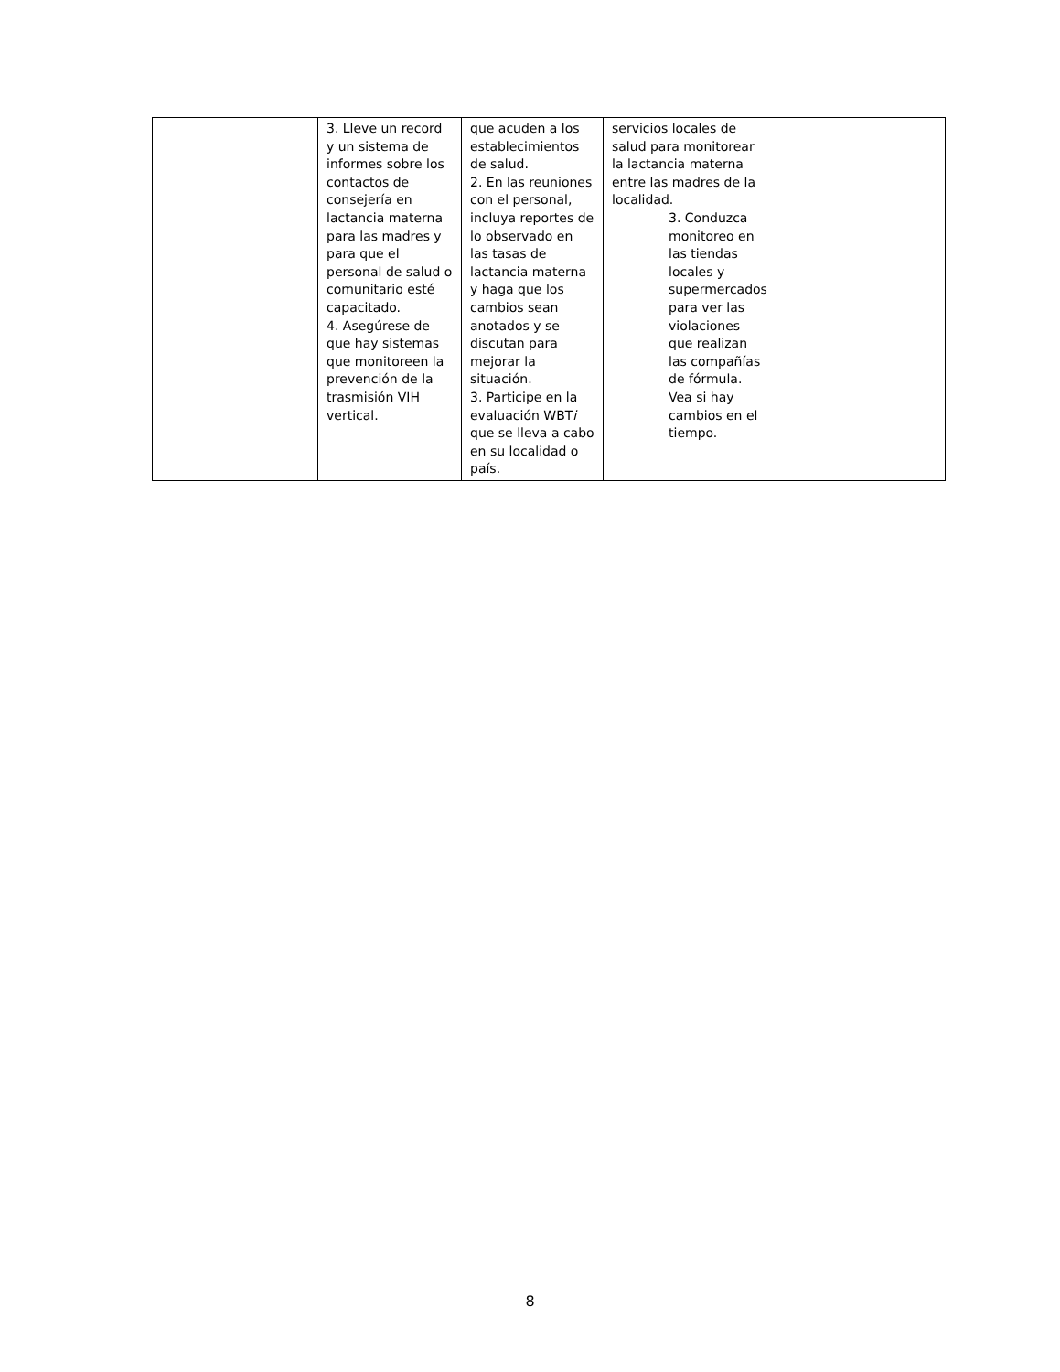| | 3. Lleve un record y un sistema de informes sobre los contactos de consejería en lactancia materna para las madres y para que el personal de salud o comunitario esté capacitado. 4. Asegúrese de que hay sistemas que monitoreen la prevención de la trasmisión VIH vertical. | que acuden a los establecimientos de salud. 2. En las reuniones con el personal, incluya reportes de lo observado en las tasas de lactancia materna y haga que los cambios sean anotados y se discutan para mejorar la situación. 3. Participe en la evaluación WBT i que se lleva a cabo en su localidad o país. | servicios locales de salud para monitorear la lactancia materna entre las madres de la localidad. 3. Conduzca monitoreo en las tiendas locales y supermercados para ver las violaciones que realizan las compañías de fórmula. Vea si hay cambios en el tiempo. | |
8